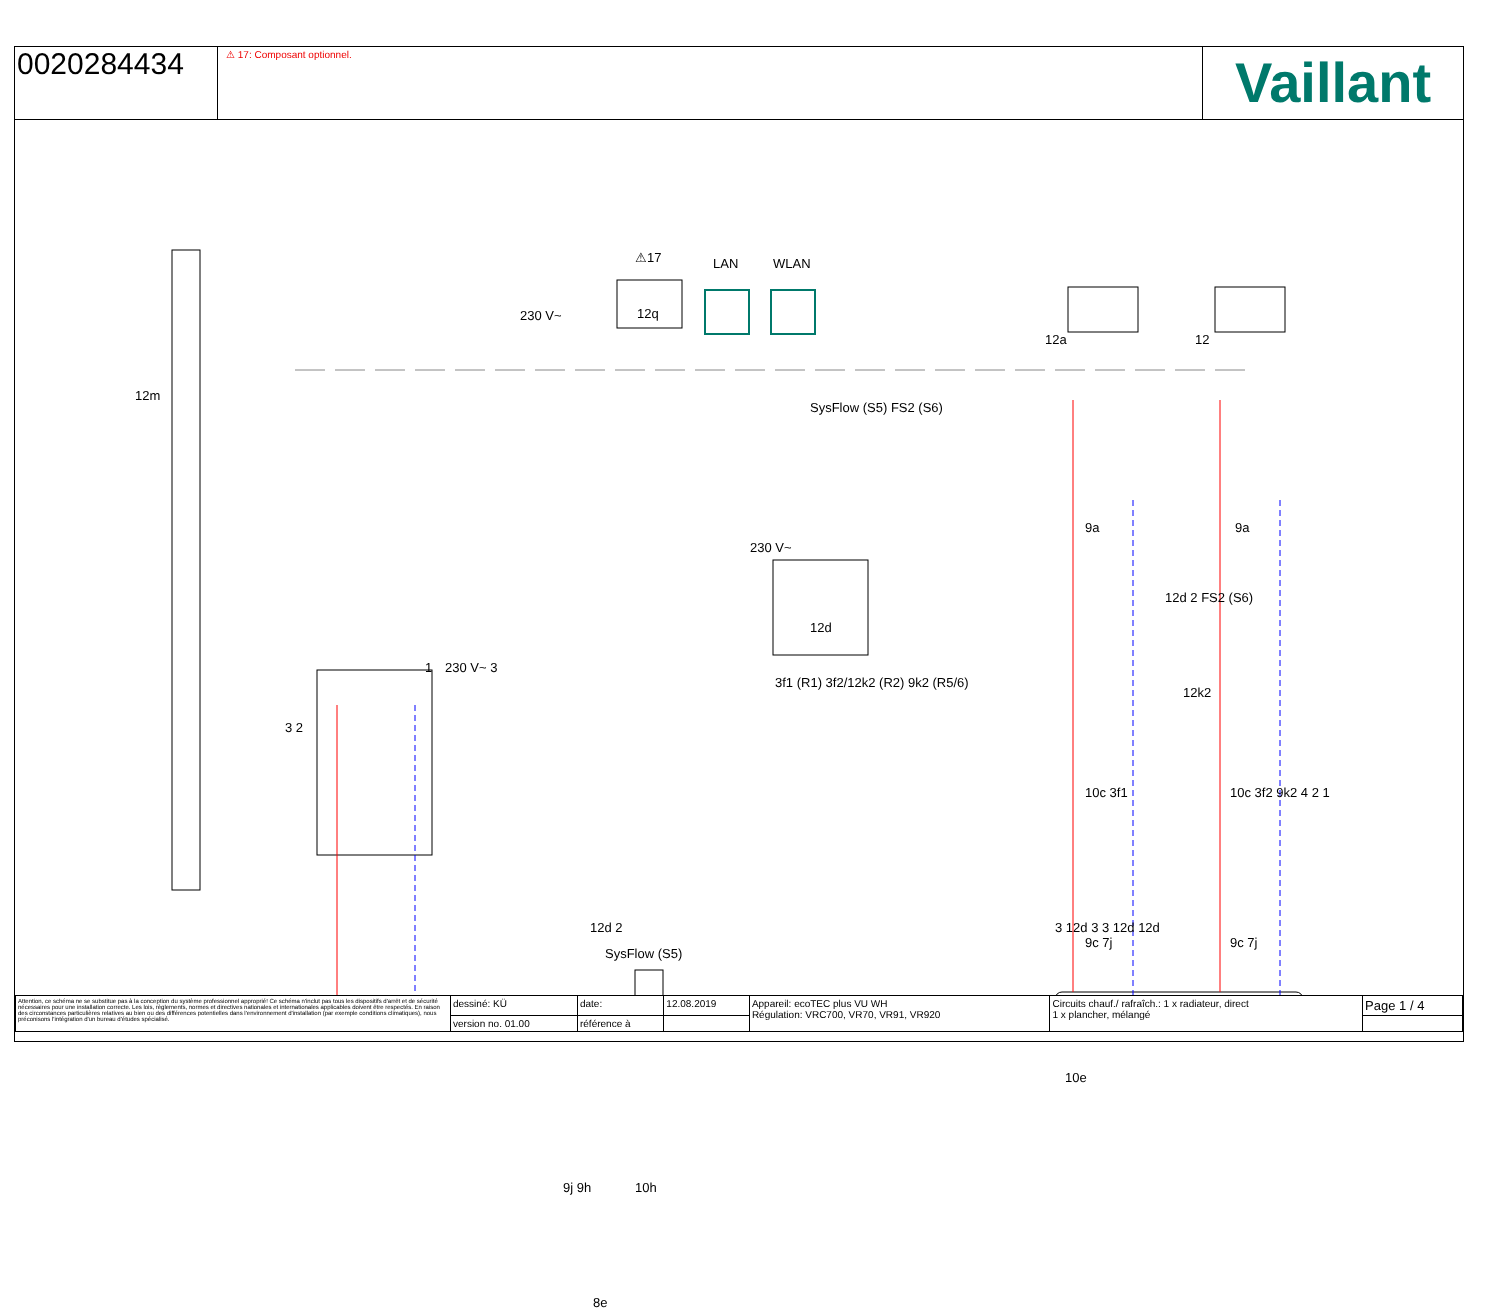0020284434
⚠ 17: Composant optionnel.
Vaillant
12m
230 V~
⚠17
12q
LAN WLAN
12a 12
SysFlow (S5) FS2 (S6)
12d
230 V~
3f1 (R1) 3f2/12k2 (R2) 9k2 (R5/6)
1 230 V~ 3
3 2
12d 2
SysFlow (S5)
9j 9h 10h
8e
9a 9a
12d 2 FS2 (S6)
12k2
10c 3f1 10c 3f2 9k2 4 2 1
9c 7j 9c 7j
3 12d 3 3 12d 12d
10e
| Attention, ce schéma ne se substitue pas à la conception du système professionnel approprié! Ce schéma n'inclut pas tous les dispositifs d'arrêt et de sécurité nécessaires pour une installation correcte. Les lois, règlements, normes et directives nationales et internationales applicables doivent être respectés. En raison des circonstances particulières relatives au bien ou des différences potentielles dans l'environnement d'installation (par exemple conditions climatiques), nous préconisons l'intégration d'un bureau d'études spécialisé. | dessiné: KÜ | date: | 12.08.2019 | Appareil: ecoTEC plus VU WH Régulation: VRC700, VR70, VR91, VR920 | Circuits chauf./ rafraîch.: 1 x radiateur, direct 1 x plancher, mélangé | Page 1 / 4 |
| | version no. 01.00 | référence à | | | | |